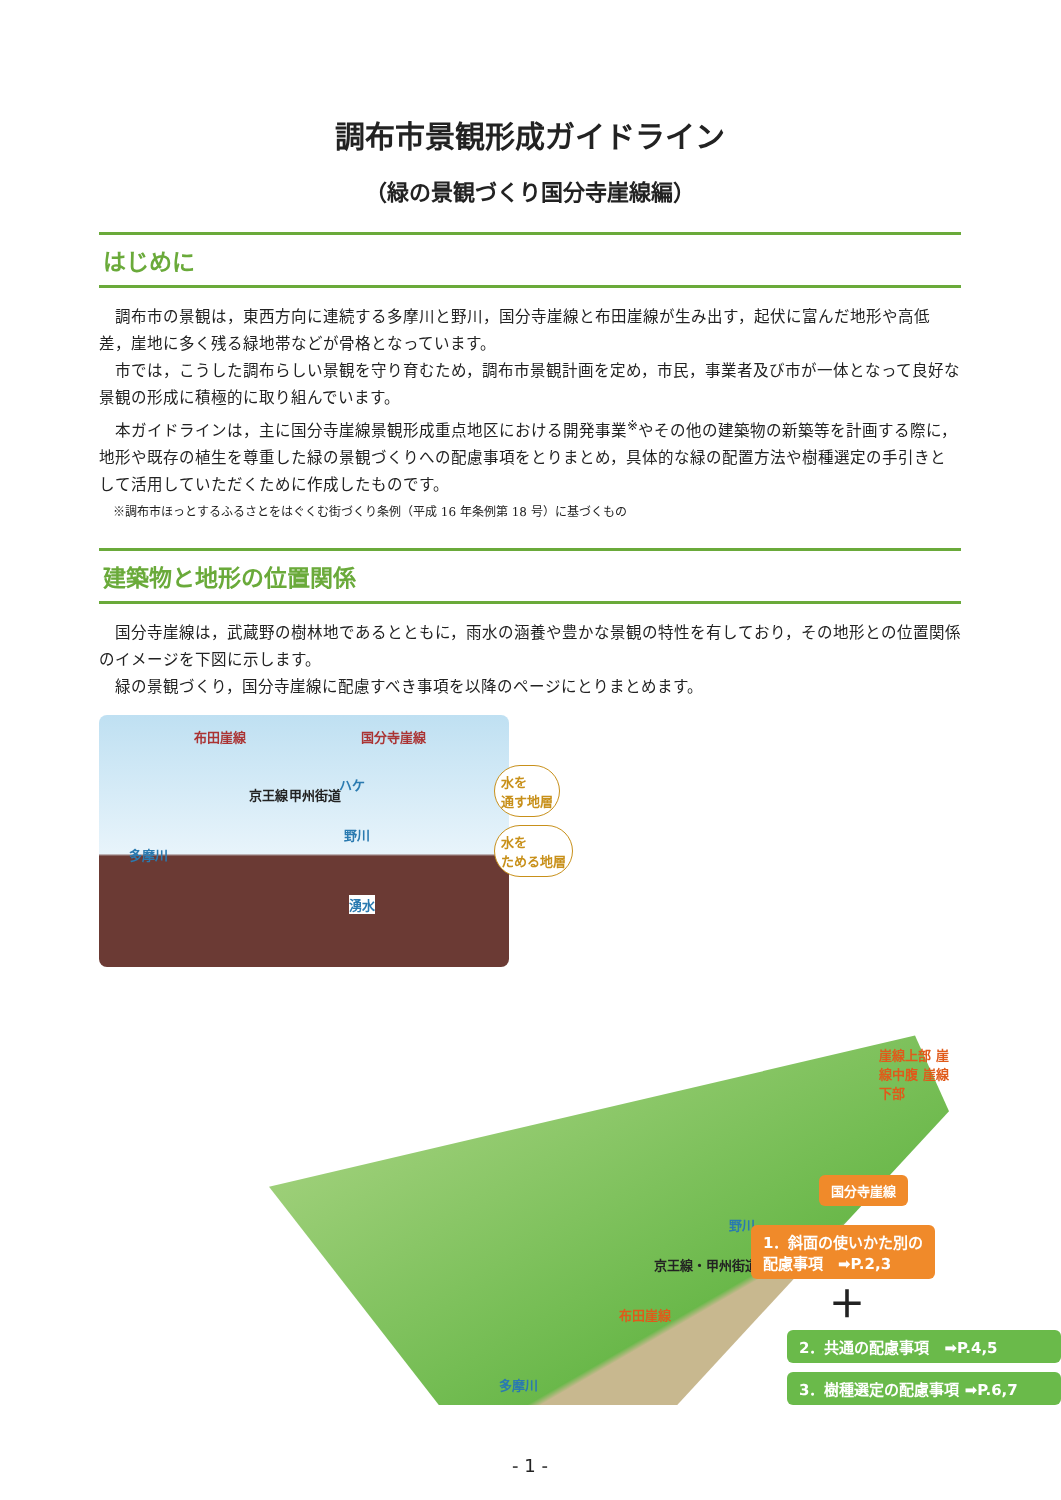調布市景観形成ガイドライン
（緑の景観づくり国分寺崖線編）
はじめに
調布市の景観は，東西方向に連続する多摩川と野川，国分寺崖線と布田崖線が生み出す，起伏に富んだ地形や高低差，崖地に多く残る緑地帯などが骨格となっています。
市では，こうした調布らしい景観を守り育むため，調布市景観計画を定め，市民，事業者及び市が一体となって良好な景観の形成に積極的に取り組んでいます。
本ガイドラインは，主に国分寺崖線景観形成重点地区における開発事業<sup>※</sup>やその他の建築物の新築等を計画する際に，地形や既存の植生を尊重した緑の景観づくりへの配慮事項をとりまとめ，具体的な緑の配置方法や樹種選定の手引きとして活用していただくために作成したものです。
※調布市ほっとするふるさとをはぐくむ街づくり条例（平成 16 年条例第 18 号）に基づくもの
建築物と地形の位置関係
国分寺崖線は，武蔵野の樹林地であるとともに，雨水の涵養や豊かな景観の特性を有しており，その地形との位置関係のイメージを下図に示します。
緑の景観づくり，国分寺崖線に配慮すべき事項を以降のページにとりまとめます。
布田崖線 国分寺崖線
ハケ
京王線 甲州街道
野川
多摩川
湧水
水を
通す地層
水を
ためる地層
崖線上部 崖線中腹 崖線下部
野川
京王線・甲州街道
布田崖線
多摩川
国分寺崖線
1．斜面の使いかた別の
配慮事項　➡P.2,3
＋
2．共通の配慮事項　➡P.4,5
3．樹種選定の配慮事項 ➡P.6,7
- 1 -